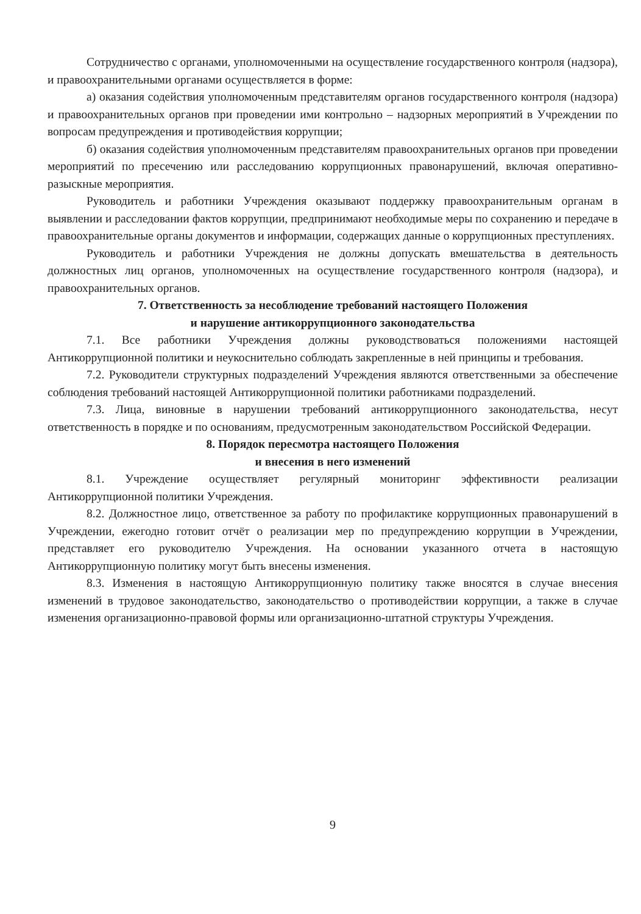Сотрудничество с органами, уполномоченными на осуществление государственного контроля (надзора), и правоохранительными органами осуществляется в форме:
а) оказания содействия уполномоченным представителям органов государственного контроля (надзора) и правоохранительных органов при проведении ими контрольно – надзорных мероприятий в Учреждении по вопросам предупреждения и противодействия коррупции;
б) оказания содействия уполномоченным представителям правоохранительных органов при проведении мероприятий по пресечению или расследованию коррупционных правонарушений, включая оперативно-разыскные мероприятия.
Руководитель и работники Учреждения оказывают поддержку правоохранительным органам в выявлении и расследовании фактов коррупции, предпринимают необходимые меры по сохранению и передаче в правоохранительные органы документов и информации, содержащих данные о коррупционных преступлениях.
Руководитель и работники Учреждения не должны допускать вмешательства в деятельность должностных лиц органов, уполномоченных на осуществление государственного контроля (надзора), и правоохранительных органов.
7. Ответственность за несоблюдение требований настоящего Положения
и нарушение антикоррупционного законодательства
7.1. Все работники Учреждения должны руководствоваться положениями настоящей Антикоррупционной политики и неукоснительно соблюдать закрепленные в ней принципы и требования.
7.2. Руководители структурных подразделений Учреждения являются ответственными за обеспечение соблюдения требований настоящей Антикоррупционной политики работниками подразделений.
7.3. Лица, виновные в нарушении требований антикоррупционного законодательства, несут ответственность в порядке и по основаниям, предусмотренным законодательством Российской Федерации.
8. Порядок пересмотра настоящего Положения
и внесения в него изменений
8.1. Учреждение осуществляет регулярный мониторинг эффективности реализации Антикоррупционной политики Учреждения.
8.2. Должностное лицо, ответственное за работу по профилактике коррупционных правонарушений в Учреждении, ежегодно готовит отчёт о реализации мер по предупреждению коррупции в Учреждении, представляет его руководителю Учреждения. На основании указанного отчета в настоящую Антикоррупционную политику могут быть внесены изменения.
8.3. Изменения в настоящую Антикоррупционную политику также вносятся в случае внесения изменений в трудовое законодательство, законодательство о противодействии коррупции, а также в случае изменения организационно-правовой формы или организационно-штатной структуры Учреждения.
9